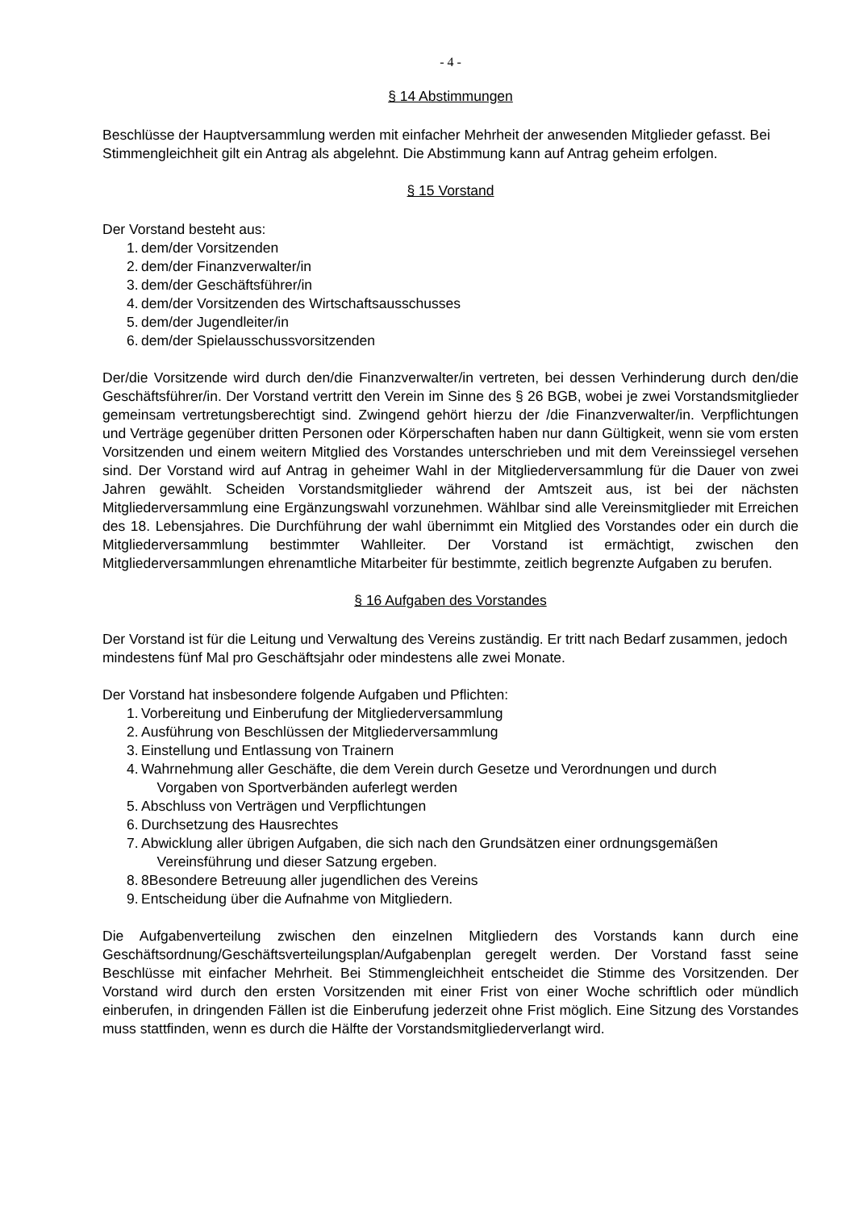- 4 -
§ 14 Abstimmungen
Beschlüsse der Hauptversammlung werden mit einfacher Mehrheit der anwesenden Mitglieder gefasst. Bei Stimmengleichheit gilt ein Antrag als abgelehnt. Die Abstimmung kann auf Antrag geheim erfolgen.
§ 15 Vorstand
Der Vorstand besteht aus:
1. dem/der Vorsitzenden
2. dem/der Finanzverwalter/in
3. dem/der Geschäftsführer/in
4. dem/der Vorsitzenden des Wirtschaftsausschusses
5. dem/der Jugendleiter/in
6. dem/der Spielausschussvorsitzenden
Der/die Vorsitzende wird durch den/die Finanzverwalter/in vertreten, bei dessen Verhinderung durch den/die Geschäftsführer/in. Der Vorstand vertritt den Verein im Sinne des § 26 BGB, wobei je zwei Vorstandsmitglieder gemeinsam vertretungsberechtigt sind. Zwingend gehört hierzu der /die Finanzverwalter/in. Verpflichtungen und Verträge gegenüber dritten Personen oder Körperschaften haben nur dann Gültigkeit, wenn sie vom ersten Vorsitzenden und einem weitern Mitglied des Vorstandes unterschrieben und mit dem Vereinssiegel versehen sind. Der Vorstand wird auf Antrag in geheimer Wahl in der Mitgliederversammlung für die Dauer von zwei Jahren gewählt. Scheiden Vorstandsmitglieder während der Amtszeit aus, ist bei der nächsten Mitgliederversammlung eine Ergänzungswahl vorzunehmen. Wählbar sind alle Vereinsmitglieder mit Erreichen des 18. Lebensjahres. Die Durchführung der wahl übernimmt ein Mitglied des Vorstandes oder ein durch die Mitgliederversammlung bestimmter Wahlleiter. Der Vorstand ist ermächtigt, zwischen den Mitgliederversammlungen ehrenamtliche Mitarbeiter für bestimmte, zeitlich begrenzte Aufgaben zu berufen.
§ 16 Aufgaben des Vorstandes
Der Vorstand ist für die Leitung und Verwaltung des Vereins zuständig. Er tritt nach Bedarf zusammen, jedoch mindestens fünf Mal pro Geschäftsjahr oder mindestens alle zwei Monate.
Der Vorstand hat insbesondere folgende Aufgaben und Pflichten:
1. Vorbereitung und Einberufung der Mitgliederversammlung
2. Ausführung von Beschlüssen der Mitgliederversammlung
3. Einstellung und Entlassung von Trainern
4. Wahrnehmung aller Geschäfte, die dem Verein durch Gesetze und Verordnungen und durch
Vorgaben von Sportverbänden auferlegt werden
5. Abschluss von Verträgen und Verpflichtungen
6. Durchsetzung des Hausrechtes
7. Abwicklung aller übrigen Aufgaben, die sich nach den Grundsätzen einer ordnungsgemäßen
Vereinsführung und dieser Satzung ergeben.
8. 8Besondere Betreuung aller jugendlichen des Vereins
9. Entscheidung über die Aufnahme von Mitgliedern.
Die Aufgabenverteilung zwischen den einzelnen Mitgliedern des Vorstands kann durch eine Geschäftsordnung/Geschäftsverteilungsplan/Aufgabenplan geregelt werden. Der Vorstand fasst seine Beschlüsse mit einfacher Mehrheit. Bei Stimmengleichheit entscheidet die Stimme des Vorsitzenden. Der Vorstand wird durch den ersten Vorsitzenden mit einer Frist von einer Woche schriftlich oder mündlich einberufen, in dringenden Fällen ist die Einberufung jederzeit ohne Frist möglich. Eine Sitzung des Vorstandes muss stattfinden, wenn es durch die Hälfte der Vorstandsmitgliederverlangt wird.